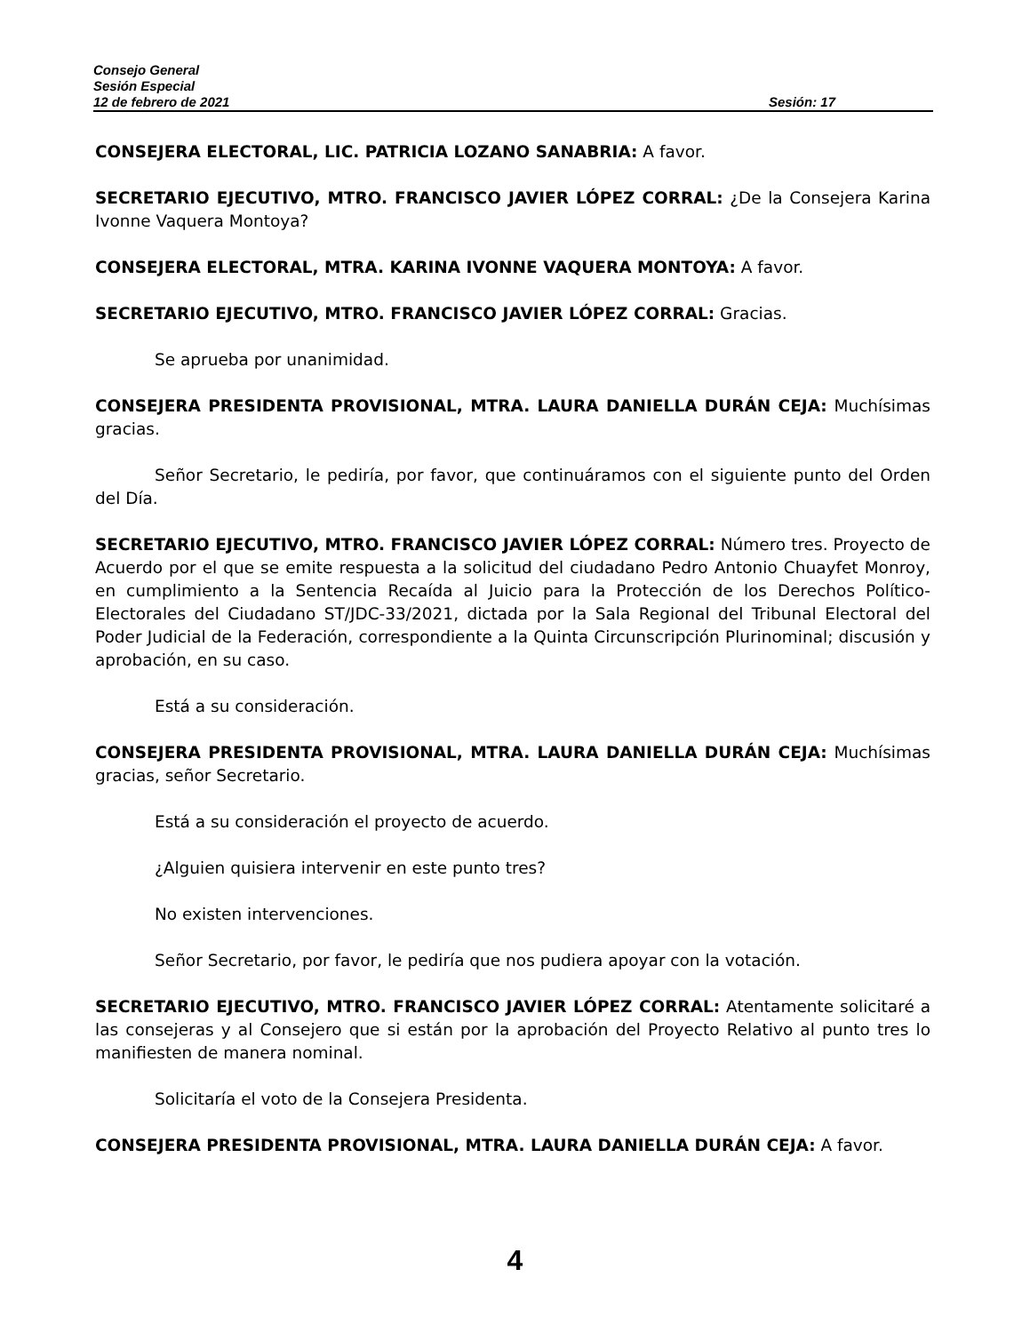Consejo General
Sesión Especial
12 de febrero de 2021 Sesión: 17
CONSEJERA ELECTORAL, LIC. PATRICIA LOZANO SANABRIA: A favor.
SECRETARIO EJECUTIVO, MTRO. FRANCISCO JAVIER LÓPEZ CORRAL: ¿De la Consejera Karina Ivonne Vaquera Montoya?
CONSEJERA ELECTORAL, MTRA. KARINA IVONNE VAQUERA MONTOYA: A favor.
SECRETARIO EJECUTIVO, MTRO. FRANCISCO JAVIER LÓPEZ CORRAL: Gracias.
Se aprueba por unanimidad.
CONSEJERA PRESIDENTA PROVISIONAL, MTRA. LAURA DANIELLA DURÁN CEJA: Muchísimas gracias.
Señor Secretario, le pediría, por favor, que continuáramos con el siguiente punto del Orden del Día.
SECRETARIO EJECUTIVO, MTRO. FRANCISCO JAVIER LÓPEZ CORRAL: Número tres. Proyecto de Acuerdo por el que se emite respuesta a la solicitud del ciudadano Pedro Antonio Chuayfet Monroy, en cumplimiento a la Sentencia Recaída al Juicio para la Protección de los Derechos Político-Electorales del Ciudadano ST/JDC-33/2021, dictada por la Sala Regional del Tribunal Electoral del Poder Judicial de la Federación, correspondiente a la Quinta Circunscripción Plurinominal; discusión y aprobación, en su caso.
Está a su consideración.
CONSEJERA PRESIDENTA PROVISIONAL, MTRA. LAURA DANIELLA DURÁN CEJA: Muchísimas gracias, señor Secretario.
Está a su consideración el proyecto de acuerdo.
¿Alguien quisiera intervenir en este punto tres?
No existen intervenciones.
Señor Secretario, por favor, le pediría que nos pudiera apoyar con la votación.
SECRETARIO EJECUTIVO, MTRO. FRANCISCO JAVIER LÓPEZ CORRAL: Atentamente solicitaré a las consejeras y al Consejero que si están por la aprobación del Proyecto Relativo al punto tres lo manifiesten de manera nominal.
Solicitaría el voto de la Consejera Presidenta.
CONSEJERA PRESIDENTA PROVISIONAL, MTRA. LAURA DANIELLA DURÁN CEJA: A favor.
4